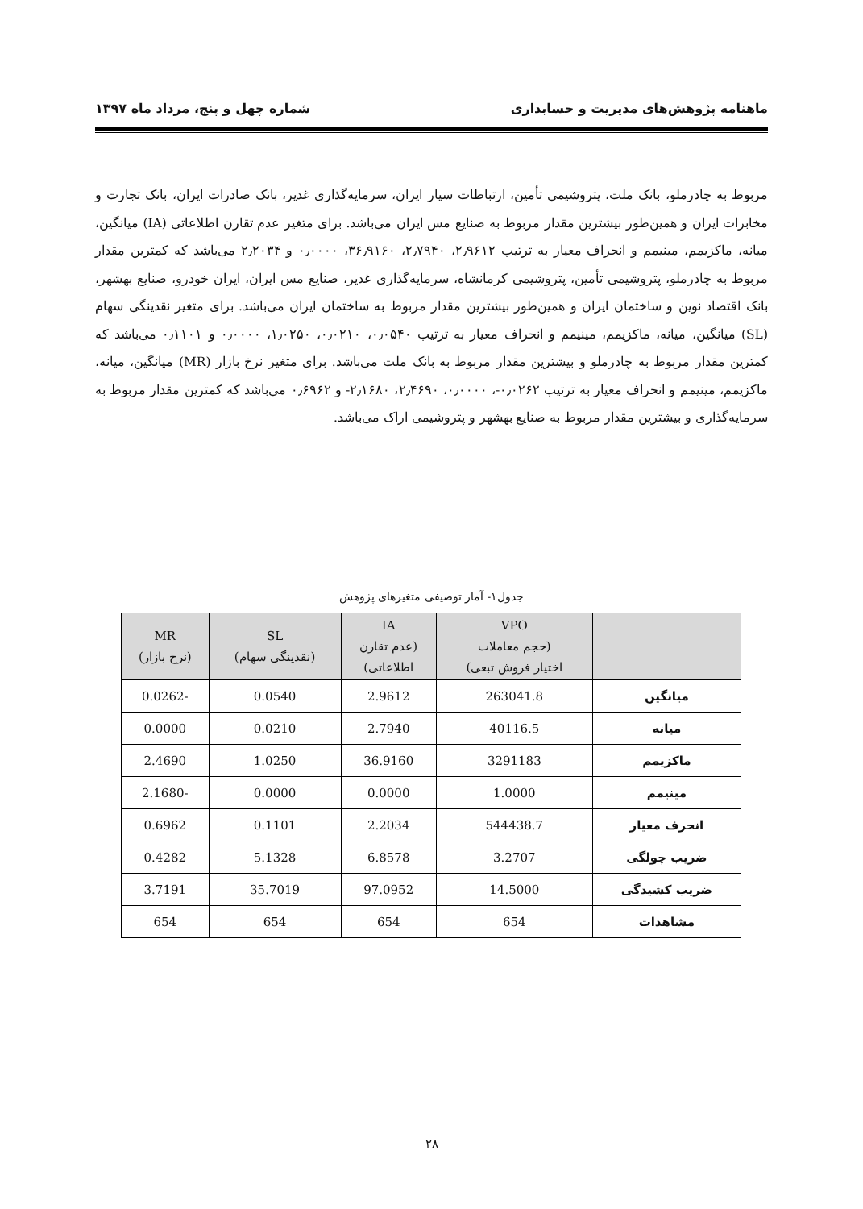ماهنامه پژوهش‌های مدیریت و حسابداری شماره چهل و پنج، مرداد ماه ۱۳۹۷
مربوط به چادرملو، بانک ملت، پتروشیمی تأمین، ارتباطات سیار ایران، سرمایه‌گذاری غدیر، بانک صادرات ایران، بانک تجارت و مخابرات ایران و همین‌طور بیشترین مقدار مربوط به صنایع مس ایران می‌باشد. برای متغیر عدم تقارن اطلاعاتی (IA) میانگین، میانه، ماکزیمم، مینیمم و انحراف معیار به ترتیب ۲٫۹۶۱۲، ۲٫۷۹۴۰، ۳۶٫۹۱۶۰، ۰٫۰۰۰۰ و ۲٫۲۰۳۴ می‌باشد که کمترین مقدار مربوط به چادرملو، پتروشیمی تأمین، پتروشیمی کرمانشاه، سرمایه‌گذاری غدیر، صنایع مس ایران، ایران خودرو، صنایع بهشهر، بانک اقتصاد نوین و ساختمان ایران و همین‌طور بیشترین مقدار مربوط به ساختمان ایران می‌باشد. برای متغیر نقدینگی سهام (SL) میانگین، میانه، ماکزیمم، مینیمم و انحراف معیار به ترتیب ۰٫۰۵۴۰، ۰٫۰۲۱۰، ۱٫۰۲۵۰، ۰٫۰۰۰۰ و ۰٫۱۱۰۱ می‌باشد که کمترین مقدار مربوط به چادرملو و بیشترین مقدار مربوط به بانک ملت می‌باشد. برای متغیر نرخ بازار (MR) میانگین، میانه، ماکزیمم، مینیمم و انحراف معیار به ترتیب ۰٫۰۲۶۲-، ۰٫۰۰۰۰، ۲٫۴۶۹۰، ۲٫۱۶۸۰- و ۰٫۶۹۶۲ می‌باشد که کمترین مقدار مربوط به سرمایه‌گذاری و بیشترین مقدار مربوط به صنایع بهشهر و پتروشیمی اراک می‌باشد.
جدول۱- آمار توصیفی متغیرهای پژوهش
| | VPO (حجم معاملات اختیار فروش تبعی) | IA (عدم تقارن اطلاعاتی) | SL (نقدینگی سهام) | MR (نرخ بازار) |
| --- | --- | --- | --- | --- |
| میانگین | 263041.8 | 2.9612 | 0.0540 | -0.0262 |
| میانه | 40116.5 | 2.7940 | 0.0210 | 0.0000 |
| ماکزیمم | 3291183 | 36.9160 | 1.0250 | 2.4690 |
| مینیمم | 1.0000 | 0.0000 | 0.0000 | -2.1680 |
| انحرف معیار | 544438.7 | 2.2034 | 0.1101 | 0.6962 |
| ضریب چولگی | 3.2707 | 6.8578 | 5.1328 | 0.4282 |
| ضریب کشیدگی | 14.5000 | 97.0952 | 35.7019 | 3.7191 |
| مشاهدات | 654 | 654 | 654 | 654 |
۲۸